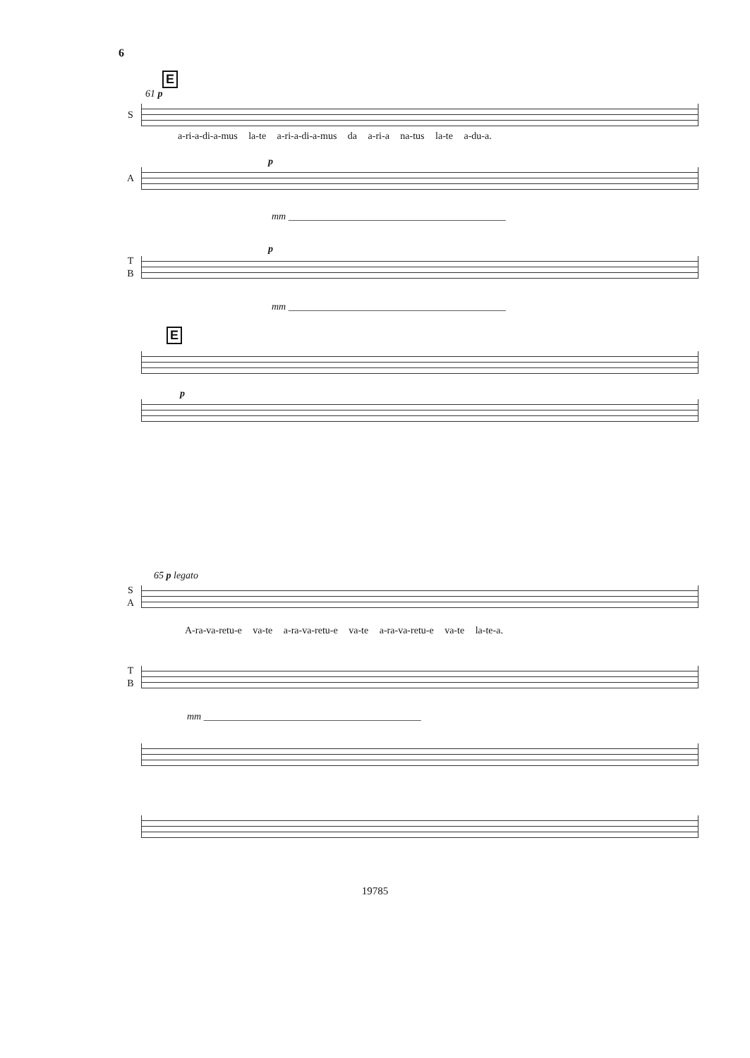6
E
61 p
S
a-ri-a-di-a-mus la-te a-ri-a-di-a-mus da a-ri-a na-tus la-te a-du-a.
p
A
mm ____________________________________________
p
T
B
mm ____________________________________________
E
p
65 p legato
S
A
A-ra-va-retu-e va-te a-ra-va-retu-e va-te a-ra-va-retu-e va-te la-te-a.
T
B
mm ____________________________________________
19785